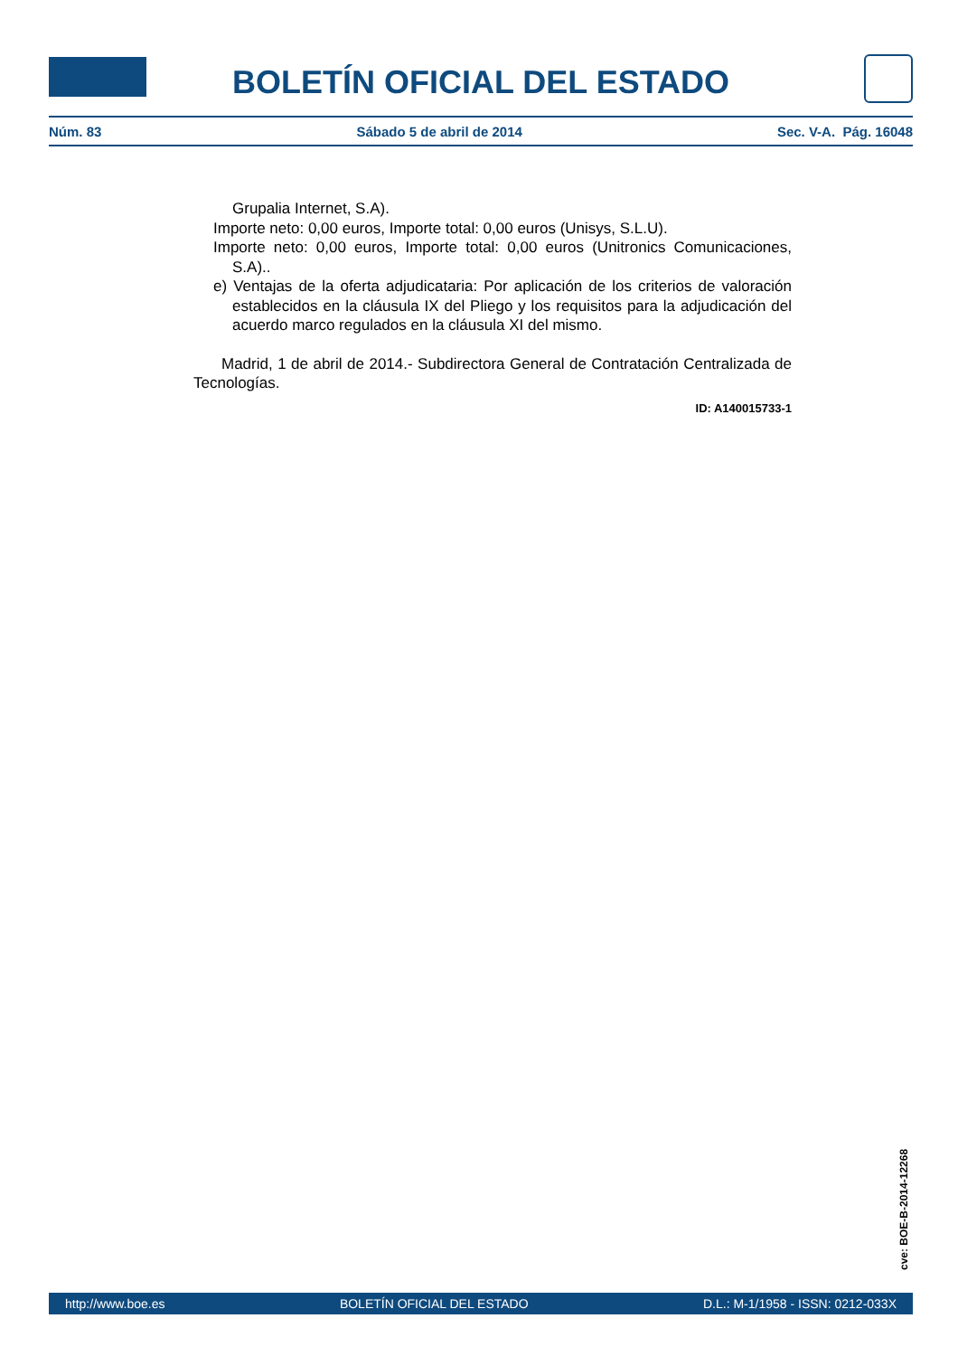BOLETÍN OFICIAL DEL ESTADO
Núm. 83 Sábado 5 de abril de 2014 Sec. V-A. Pág. 16048
Grupalia Internet, S.A).
Importe neto: 0,00 euros, Importe total: 0,00 euros (Unisys, S.L.U).
Importe neto: 0,00 euros, Importe total: 0,00 euros (Unitronics Comunicaciones, S.A)..
e) Ventajas de la oferta adjudicataria: Por aplicación de los criterios de valoración establecidos en la cláusula IX del Pliego y los requisitos para la adjudicación del acuerdo marco regulados en la cláusula XI del mismo.
Madrid, 1 de abril de 2014.- Subdirectora General de Contratación Centralizada de Tecnologías.
ID: A140015733-1
cve: BOE-B-2014-12268
http://www.boe.es BOLETÍN OFICIAL DEL ESTADO D.L.: M-1/1958 - ISSN: 0212-033X